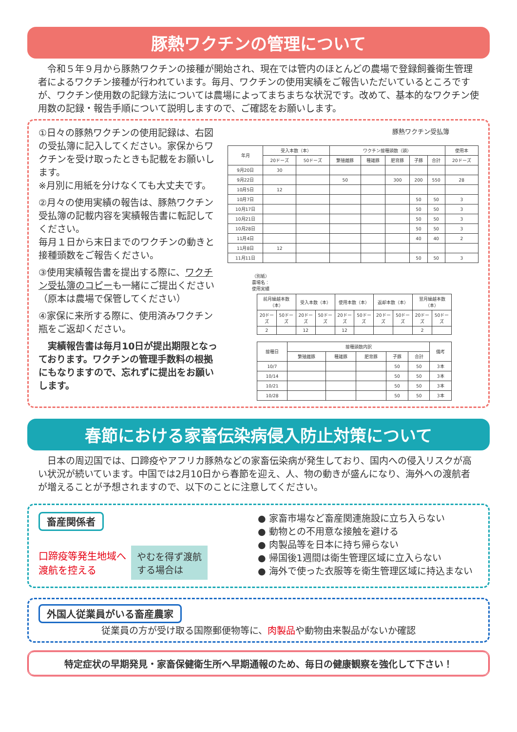豚熱ワクチンの管理について
令和５年９月から豚熱ワクチンの接種が開始され、現在では管内のほとんどの農場で登録飼養衛生管理者によるワクチン接種が行われています。毎月、ワクチンの使用実績をご報告いただいているところですが、ワクチン使用数の記録方法については農場によってまちまちな状況です。改めて、基本的なワクチン使用数の記録・報告手順について説明しますので、ご確認をお願いします。
①日々の豚熱ワクチンの使用記録は、右図の受払簿に記入してください。家保からワクチンを受け取ったときも記載をお願いします。
※月別に用紙を分けなくても大丈夫です。
②月々の使用実績の報告は、豚熱ワクチン受払簿の記載内容を実績報告書に転記してください。
毎月１日から末日までのワクチンの動きと接種頭数をご報告ください。
③使用実績報告書を提出する際に、ワクチン受払簿のコピーも一緒にご提出ください（原本は農場で保管してください）
④家保に来所する際に、使用済みワクチン瓶をご返却ください。
実績報告書は毎月10日が提出期限となっております。ワクチンの管理手数料の根拠にもなりますので、忘れずに提出をお願いします。
豚熱ワクチン受払簿
| 年月 | 受入本数（本） | | ワクチン接種頭数（頭） | | | | | 使用本 |
| --- | --- | --- | --- | --- | --- | --- | --- | --- |
| | 20ドーズ | 50ドーズ | 繁殖雌豚 | 種雄豚 | 肥育豚 | 子豚 | 合計 | 20ドーズ |
| 9月20日 | 30 | | | | | | | |
| 9月22日 | | | 50 | | 300 | 200 | 550 | 28 |
| 10月5日 | 12 | | | | | | | |
| 10月7日 | | | | | | 50 | 50 | 3 |
| 10月17日 | | | | | | 50 | 50 | 3 |
| 10月21日 | | | | | | 50 | 50 | 3 |
| 10月28日 | | | | | | 50 | 50 | 3 |
| 11月4日 | | | | | | 40 | 40 | 2 |
| 11月8日 | 12 | | | | | | | |
| 11月11日 | | | | | | 50 | 50 | 3 |
（別紙）
農場名：
使用実績
| 前月繰越本数（本） | | 受入本数（本） | | 使用本数（本） | | 返却本数（本） | | 翌月繰越本数（本） | |
| --- | --- | --- | --- | --- | --- | --- | --- | --- | --- |
| 20ドーズ | 50ドーズ | 20ドーズ | 50ドーズ | 20ドーズ | 50ドーズ | 20ドーズ | 50ドーズ | 20ドーズ | 50ドーズ |
| 2 | | 12 | | 12 | | | | 2 | |
| 接種日 | 接種頭数内訳 | | | | | 備考 |
| --- | --- | --- | --- | --- | --- | --- |
| | 繁殖雌豚 | 種雄豚 | 肥育豚 | 子豚 | 合計 | |
| 10/7 | | | | 50 | 50 | 3本 |
| 10/14 | | | | 50 | 50 | 3本 |
| 10/21 | | | | 50 | 50 | 3本 |
| 10/28 | | | | 50 | 50 | 3本 |
春節における家畜伝染病侵入防止対策について
日本の周辺国では、口蹄疫やアフリカ豚熱などの家畜伝染病が発生しており、国内への侵入リスクが高い状況が続いています。中国では2月10日から春節を迎え、人、物の動きが盛んになり、海外への渡航者が増えることが予想されますので、以下のことに注意してください。
畜産関係者
口蹄疫等発生地域へ
渡航を控える
やむを得ず渡航
する場合は
● 家畜市場など畜産関連施設に立ち入らない
● 動物との不用意な接触を避ける
● 肉製品等を日本に持ち帰らない
● 帰国後1週間は衛生管理区域に立入らない
● 海外で使った衣服等を衛生管理区域に持込まない
外国人従業員がいる畜産農家
従業員の方が受け取る国際郵便物等に、肉製品や動物由来製品がないか確認
特定症状の早期発見・家畜保健衛生所へ早期通報のため、毎日の健康観察を強化して下さい！